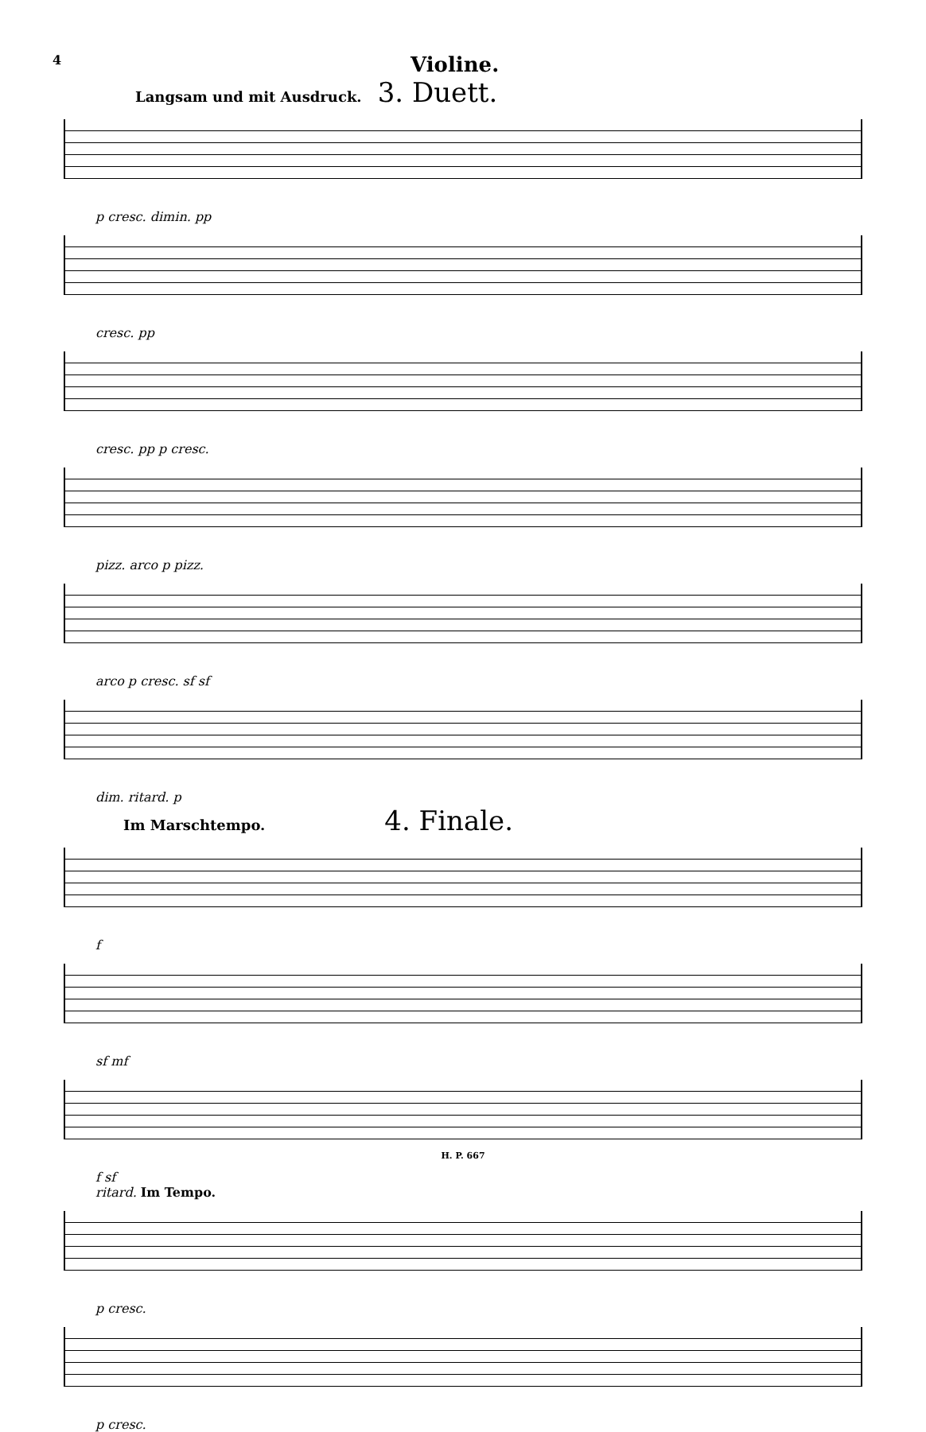4 Violine.
Langsam und mit Ausdruck.
3. Duett.
p cresc. dimin. pp
cresc. pp
cresc. pp p cresc.
pizz. arco p pizz.
arco p cresc. sf sf
dim. ritard. p
Im Marschtempo.
4. Finale.
f
sf mf
f sf
ritard. Im Tempo.
p cresc.
p cresc.
H. P. 667